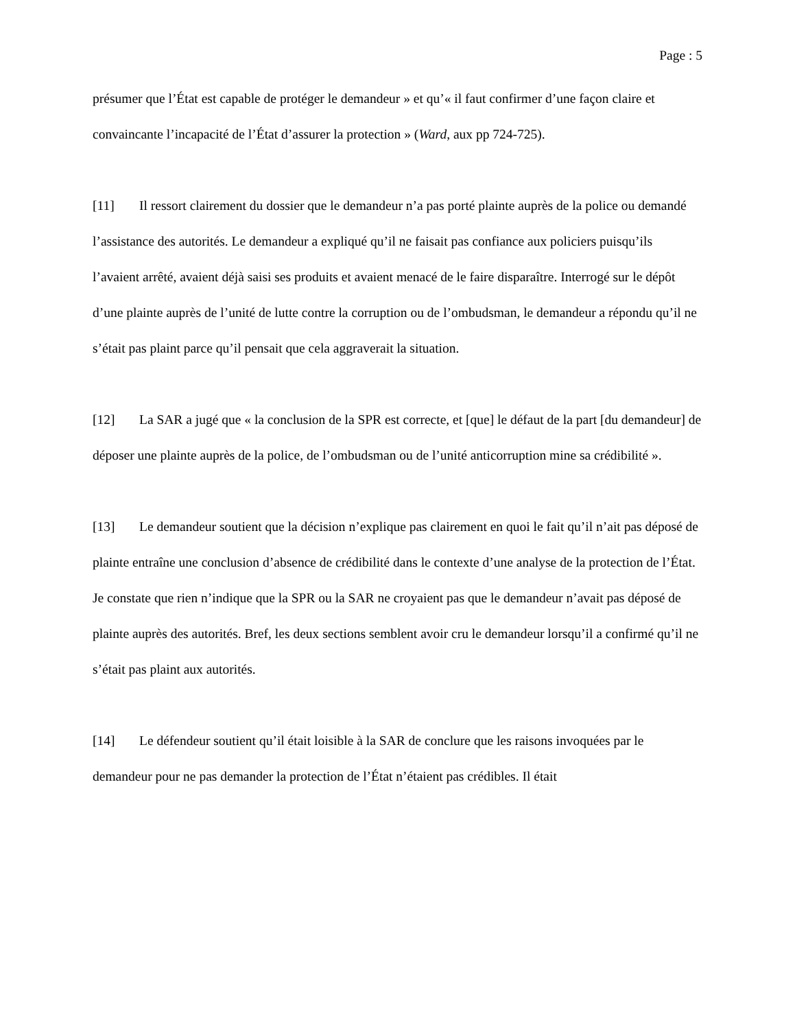Page : 5
présumer que l’État est capable de protéger le demandeur » et qu’« il faut confirmer d’une façon claire et convaincante l’incapacité de l’État d’assurer la protection » (Ward, aux pp 724-725).
[11] Il ressort clairement du dossier que le demandeur n’a pas porté plainte auprès de la police ou demandé l’assistance des autorités. Le demandeur a expliqué qu’il ne faisait pas confiance aux policiers puisqu’ils l’avaient arrêté, avaient déjà saisi ses produits et avaient menacé de le faire disparaître. Interrogé sur le dépôt d’une plainte auprès de l’unité de lutte contre la corruption ou de l’ombudsman, le demandeur a répondu qu’il ne s’était pas plaint parce qu’il pensait que cela aggraverait la situation.
[12] La SAR a jugé que « la conclusion de la SPR est correcte, et [que] le défaut de la part [du demandeur] de déposer une plainte auprès de la police, de l’ombudsman ou de l’unité anticorruption mine sa crédibilité ».
[13] Le demandeur soutient que la décision n’explique pas clairement en quoi le fait qu’il n’ait pas déposé de plainte entraîne une conclusion d’absence de crédibilité dans le contexte d’une analyse de la protection de l’État. Je constate que rien n’indique que la SPR ou la SAR ne croyaient pas que le demandeur n’avait pas déposé de plainte auprès des autorités. Bref, les deux sections semblent avoir cru le demandeur lorsqu’il a confirmé qu’il ne s’était pas plaint aux autorités.
[14] Le défendeur soutient qu’il était loisible à la SAR de conclure que les raisons invoquées par le demandeur pour ne pas demander la protection de l’État n’étaient pas crédibles. Il était